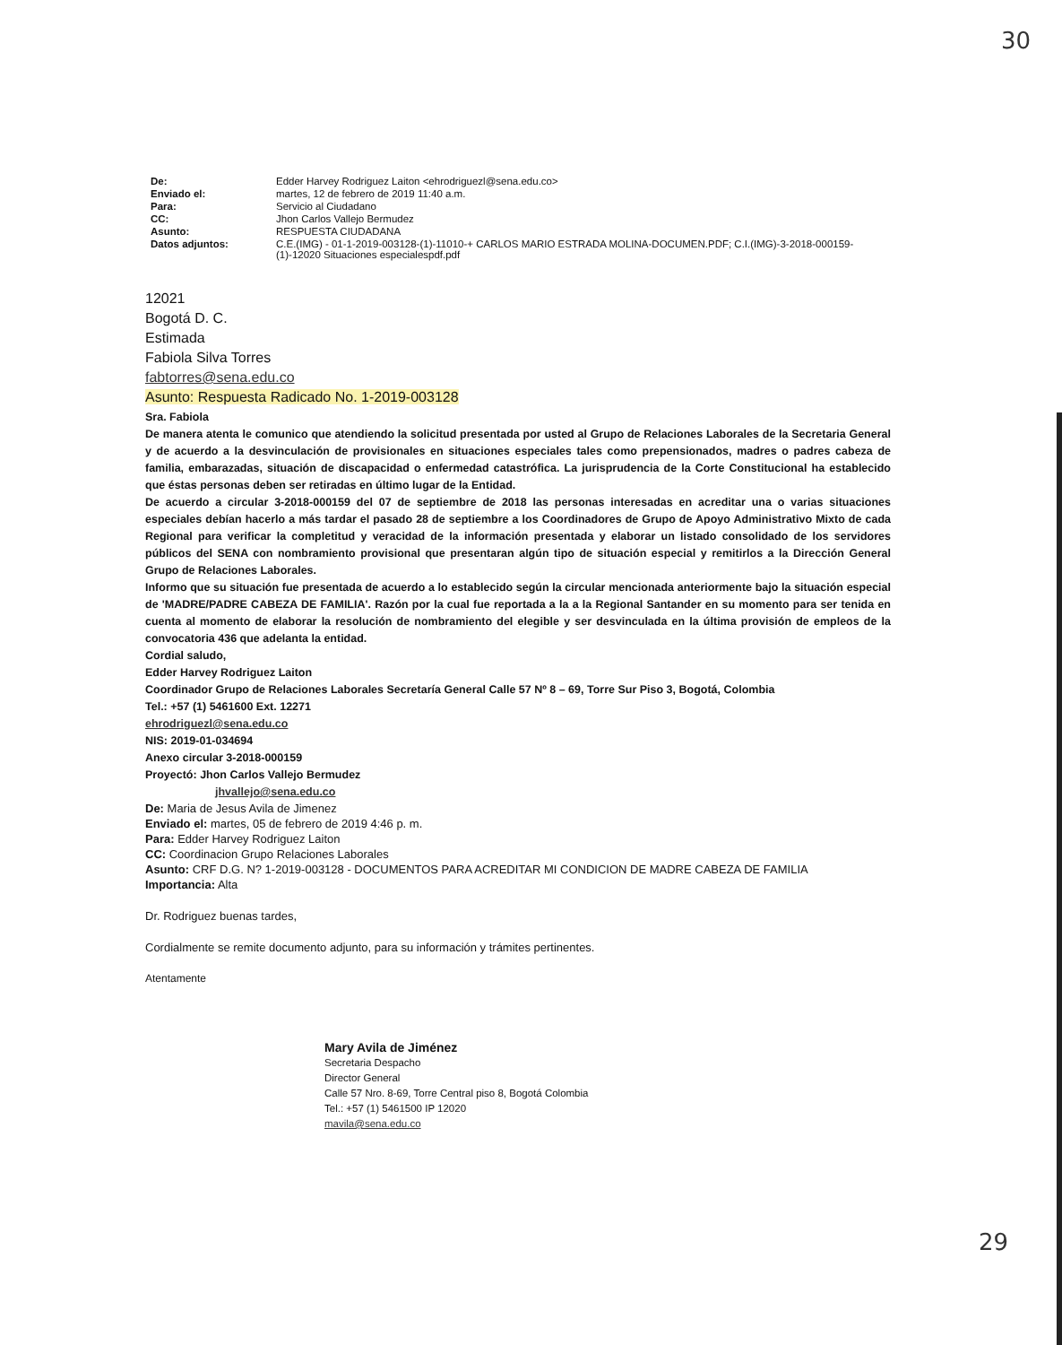30
| De: | Edder Harvey Rodriguez Laiton <ehrodriguezl@sena.edu.co> |
| Enviado el: | martes, 12 de febrero de 2019 11:40 a.m. |
| Para: | Servicio al Ciudadano |
| CC: | Jhon Carlos Vallejo Bermudez |
| Asunto: | RESPUESTA CIUDADANA |
| Datos adjuntos: | C.E.(IMG) - 01-1-2019-003128-(1)-11010-+ CARLOS MARIO ESTRADA MOLINA-DOCUMEN.PDF; C.I.(IMG)-3-2018-000159-(1)-12020 Situaciones especialespdf.pdf |
12021
Bogotá D. C.
Estimada
Fabiola Silva Torres
fabtorres@sena.edu.co
Asunto: Respuesta Radicado No. 1-2019-003128
Sra. Fabiola
De manera atenta le comunico que atendiendo la solicitud presentada por usted al Grupo de Relaciones Laborales de la Secretaria General y de acuerdo a la desvinculación de provisionales en situaciones especiales tales como prepensionados, madres o padres cabeza de familia, embarazadas, situación de discapacidad o enfermedad catastrófica. La jurisprudencia de la Corte Constitucional ha establecido que éstas personas deben ser retiradas en último lugar de la Entidad.
De acuerdo a circular 3-2018-000159 del 07 de septiembre de 2018 las personas interesadas en acreditar una o varias situaciones especiales debían hacerlo a más tardar el pasado 28 de septiembre a los Coordinadores de Grupo de Apoyo Administrativo Mixto de cada Regional para verificar la completitud y veracidad de la información presentada y elaborar un listado consolidado de los servidores públicos del SENA con nombramiento provisional que presentaran algún tipo de situación especial y remitirlos a la Dirección General Grupo de Relaciones Laborales.
Informo que su situación fue presentada de acuerdo a lo establecido según la circular mencionada anteriormente bajo la situación especial de 'MADRE/PADRE CABEZA DE FAMILIA'. Razón por la cual fue reportada a la a la Regional Santander en su momento para ser tenida en cuenta al momento de elaborar la resolución de nombramiento del elegible y ser desvinculada en la última provisión de empleos de la convocatoria 436 que adelanta la entidad.
Cordial saludo,
Edder Harvey Rodriguez Laiton
Coordinador Grupo de Relaciones Laborales Secretaría General Calle 57 Nº 8 – 69, Torre Sur Piso 3, Bogotá, Colombia
Tel.: +57 (1) 5461600 Ext. 12271
ehrodriguezl@sena.edu.co
NIS: 2019-01-034694
Anexo circular 3-2018-000159
Proyectó: Jhon Carlos Vallejo Bermudez
jhvallejo@sena.edu.co
De: Maria de Jesus Avila de Jimenez
Enviado el: martes, 05 de febrero de 2019 4:46 p. m.
Para: Edder Harvey Rodriguez Laiton
CC: Coordinacion Grupo Relaciones Laborales
Asunto: CRF D.G. N? 1-2019-003128 - DOCUMENTOS PARA ACREDITAR MI CONDICION DE MADRE CABEZA DE FAMILIA
Importancia: Alta
Dr. Rodriguez buenas tardes,
Cordialmente se remite documento adjunto, para su información y trámites pertinentes.
Atentamente
Mary Avila de Jiménez
Secretaria Despacho
Director General
Calle 57 Nro. 8-69, Torre Central piso 8, Bogotá Colombia
Tel.: +57 (1) 5461500 IP 12020
mavila@sena.edu.co
29